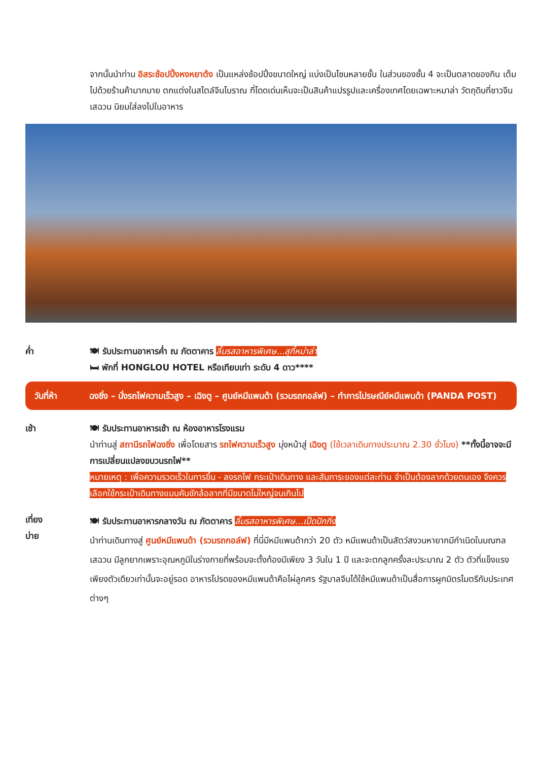จากนั้นนำท่าน อิสระช้อปปิ้งหงหยาต้ง เป็นแหล่งช้อปปิ้งขนาดใหญ่ แบ่งเป็นโซนหลายชั้น ในส่วนของชั้น 4 จะเป็นตลาดของกิน เต็มไปด้วยร้านค้ามากมาย ตกแต่งในสไตล์จีนโบราณ ที่โดดเด่นเห็นจะเป็นสินค้าแปรรูปและเครื่องเทศโดยเฉพาะหมาล่า วัตถุดิบที่ชาวจีนเสฉวน นิยมใส่ลงไปในอาหาร
ค่ำ 🍽 รับประทานอาหารค่ำ ณ ภัตตาคาร ลิ้มรสอาหารพิเศษ...สุกี้หม่าล่า
🛏 พักที่ HONGLOU HOTEL หรือเทียบเท่า ระดับ 4 ดาว****
วันที่ห้า ฉงชิ่ง – นั่งรถไฟความเร็วสูง – เฉิงตู – ศูนย์หมีแพนด้า (รวมรถกอล์ฟ) – ทำการไปรษณีย์หมีแพนด้า (PANDA POST)
เช้า 🍽 รับประทานอาหารเช้า ณ ห้องอาหารโรงแรม
นำท่านสู่ สถานีรถไฟฉงชิ่ง เพื่อโดยสาร รถไฟความเร็วสูง มุ่งหน้าสู่ เฉิงตู (ใช้เวลาเดินทางประมาณ 2.30 ชั่วโมง) **ทั้งนี้อาจจะมีการเปลี่ยนแปลงขบวนรถไฟ**
หมายเหตุ : เพื่อความรวดเร็วในการขึ้น - ลงรถไฟ กระเป๋าเดินทาง และสัมภาระของแต่ละท่าน จำเป็นต้องลากด้วยตนเอง จึงควรเลือกใช้กระเป๋าเดินทางแบบคันชักล้อลากที่มีขนาดไม่ใหญ่จนเกินไป
เที่ยง
บ่าย
🍽 รับประทานอาหารกลางวัน ณ ภัตตาคาร ลิ้มรสอาหารพิเศษ...เป็ดปักกิ่ง
นำท่านเดินทางสู่ ศูนย์หมีแพนด้า (รวมรถกอล์ฟ) ที่นี่มีหมีแพนด้ากว่า 20 ตัว หมีแพนด้าเป็นสัตว์สงวนหายากมีกำเนิดในมณฑลเสฉวน มีลูกยากเพราะอุณหภูมิในร่างกายที่พร้อมจะตั้งท้องมีเพียง 3 วันใน 1 ปี และจะตกลูกครั้งละประมาณ 2 ตัว ตัวที่แข็งแรงเพียงตัวเดียวเท่านั้นจะอยู่รอด อาหารโปรดของหมีแพนด้าคือไผ่ลูกศร รัฐบาลจีนได้ใช้หมีแพนด้าเป็นสื่อการผูกมิตรไมตรีกับประเทศต่างๆ